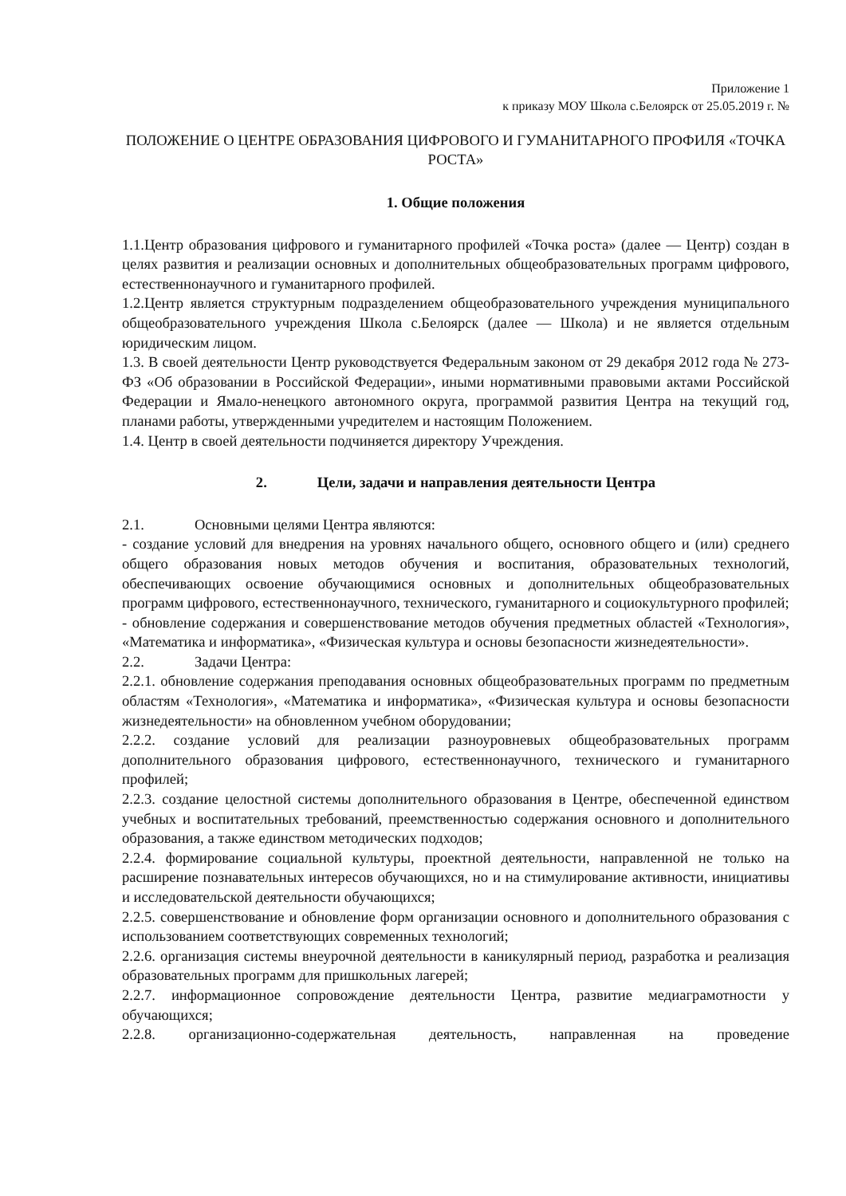Приложение 1
к приказу МОУ Школа с.Белоярск от 25.05.2019 г. №
ПОЛОЖЕНИЕ О ЦЕНТРЕ ОБРАЗОВАНИЯ ЦИФРОВОГО И ГУМАНИТАРНОГО ПРОФИЛЯ «ТОЧКА РОСТА»
1. Общие положения
1.1.Центр образования цифрового и гуманитарного профилей «Точка роста» (далее — Центр) создан в целях развития и реализации основных и дополнительных общеобразовательных программ цифрового, естественнонаучного и гуманитарного профилей.
1.2.Центр является структурным подразделением общеобразовательного учреждения муниципального общеобразовательного учреждения Школа с.Белоярск (далее — Школа) и не является отдельным юридическим лицом.
1.3. В своей деятельности Центр руководствуется Федеральным законом от 29 декабря 2012 года № 273-ФЗ «Об образовании в Российской Федерации», иными нормативными правовыми актами Российской Федерации и Ямало-ненецкого автономного округа, программой развития Центра на текущий год, планами работы, утвержденными учредителем и настоящим Положением.
1.4. Центр в своей деятельности подчиняется директору Учреждения.
2. Цели, задачи и направления деятельности Центра
2.1. Основными целями Центра являются:
- создание условий для внедрения на уровнях начального общего, основного общего и (или) среднего общего образования новых методов обучения и воспитания, образовательных технологий, обеспечивающих освоение обучающимися основных и дополнительных общеобразовательных программ цифрового, естественнонаучного, технического, гуманитарного и социокультурного профилей;
- обновление содержания и совершенствование методов обучения предметных областей «Технология», «Математика и информатика», «Физическая культура и основы безопасности жизнедеятельности».
2.2. Задачи Центра:
2.2.1. обновление содержания преподавания основных общеобразовательных программ по предметным областям «Технология», «Математика и информатика», «Физическая культура и основы безопасности жизнедеятельности» на обновленном учебном оборудовании;
2.2.2. создание условий для реализации разноуровневых общеобразовательных программ дополнительного образования цифрового, естественнонаучного, технического и гуманитарного профилей;
2.2.3. создание целостной системы дополнительного образования в Центре, обеспеченной единством учебных и воспитательных требований, преемственностью содержания основного и дополнительного образования, а также единством методических подходов;
2.2.4. формирование социальной культуры, проектной деятельности, направленной не только на расширение познавательных интересов обучающихся, но и на стимулирование активности, инициативы и исследовательской деятельности обучающихся;
2.2.5. совершенствование и обновление форм организации основного и дополнительного образования с использованием соответствующих современных технологий;
2.2.6. организация системы внеурочной деятельности в каникулярный период, разработка и реализация образовательных программ для пришкольных лагерей;
2.2.7. информационное сопровождение деятельности Центра, развитие медиаграмотности у обучающихся;
2.2.8. организационно-содержательная деятельность, направленная на проведение